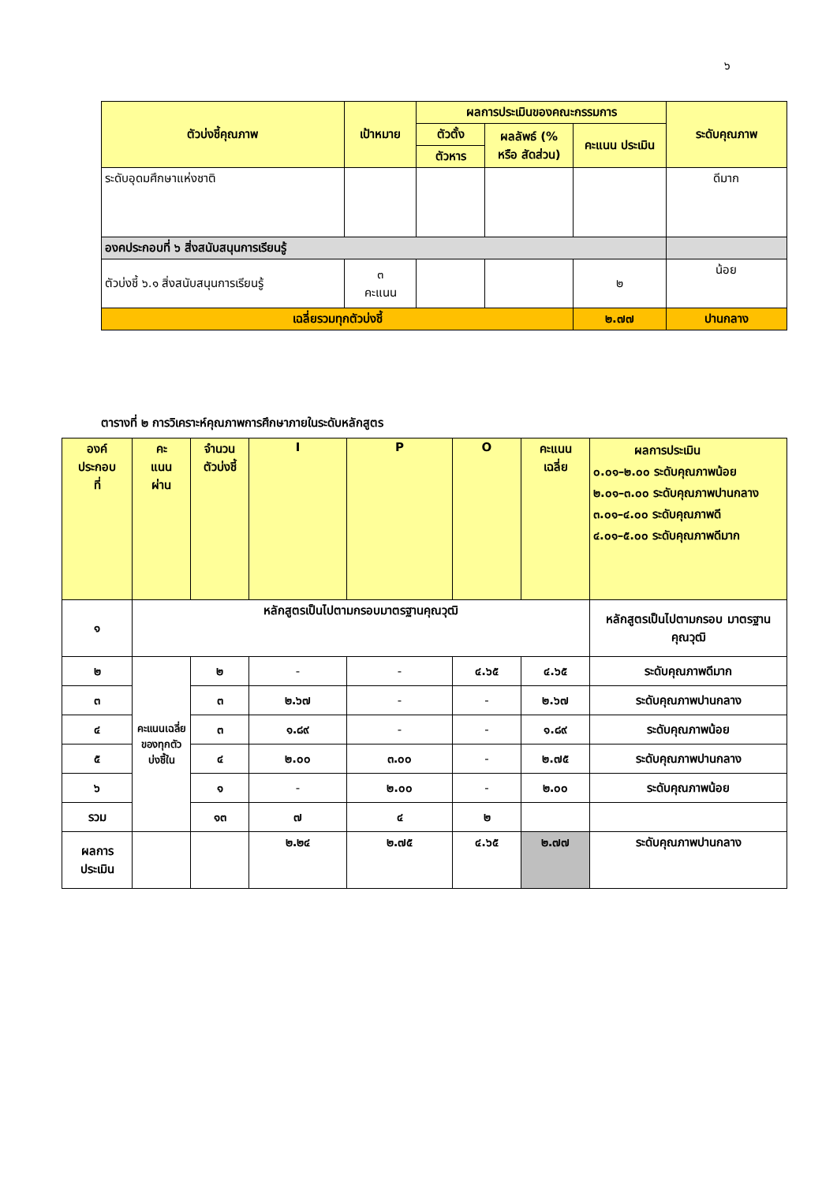๖
| ตัวบ่งชี้คุณภาพ | เป้าหมาย | ผลการประเมินของคณะกรรมการ | | | ระดับคุณภาพ |
| --- | --- | --- | --- | --- | --- |
| | | ตัวตั้ง | ผลลัพธ์ (% หรือ สัดส่วน) | คะแนน ประเมิน | |
| | | ตัวหาร | | | |
| ระดับอุดมศึกษาแห่งชาติ | | | | | ดีมาก |
| องคประกอบที่ ๖ สิ่งสนับสนุนการเรียนรู้ | | | | | |
| ตัวบ่งชี้ ๖.๑ สิ่งสนับสนุนการเรียนรู้ | ๓ คะแนน | | | ๒ | น้อย |
| เฉลี่ยรวมทุกตัวบ่งชี้ | | | | ๒.๗๗ | ปานกลาง |
ตารางที่ ๒ การวิเคราะห์คุณภาพการศึกษาภายในระดับหลักสูตร
| องค์ ประกอบ ที่ | คะ แนน ผ่าน | จำนวน ตัวบ่งชี้ | I | P | O | คะแนน เฉลี่ย | ผลการประเมิน ๐.๐๑–๒.๐๐ ระดับคุณภาพน้อย ๒.๐๑–๓.๐๐ ระดับคุณภาพปานกลาง ๓.๐๑–๔.๐๐ ระดับคุณภาพดี ๔.๐๑–๕.๐๐ ระดับคุณภาพดีมาก |
| --- | --- | --- | --- | --- | --- | --- | --- |
| ๑ | หลักสูตรเป็นไปตามกรอบมาตรฐานคุณวุฒิ | | | | | | หลักสูตรเป็นไปตามกรอบ มาตรฐานคุณวุฒิ |
| ๒ | คะแนนเฉลี่ยของทุกตัวบ่งชี้ใน | ๒ | - | - | ๔.๖๕ | ๔.๖๕ | ระดับคุณภาพดีมาก |
| ๓ | | ๓ | ๒.๖๗ | - | - | ๒.๖๗ | ระดับคุณภาพปานกลาง |
| ๔ | | ๓ | ๑.๘๙ | - | - | ๑.๘๙ | ระดับคุณภาพน้อย |
| ๕ | | ๔ | ๒.๐๐ | ๓.๐๐ | - | ๒.๗๕ | ระดับคุณภาพปานกลาง |
| ๖ | | ๑ | - | ๒.๐๐ | - | ๒.๐๐ | ระดับคุณภาพน้อย |
| รวม | | ๑๓ | ๗ | ๔ | ๒ | | |
| ผลการ ประเมิน | | | ๒.๒๔ | ๒.๗๕ | ๔.๖๕ | ๒.๗๗ | ระดับคุณภาพปานกลาง |